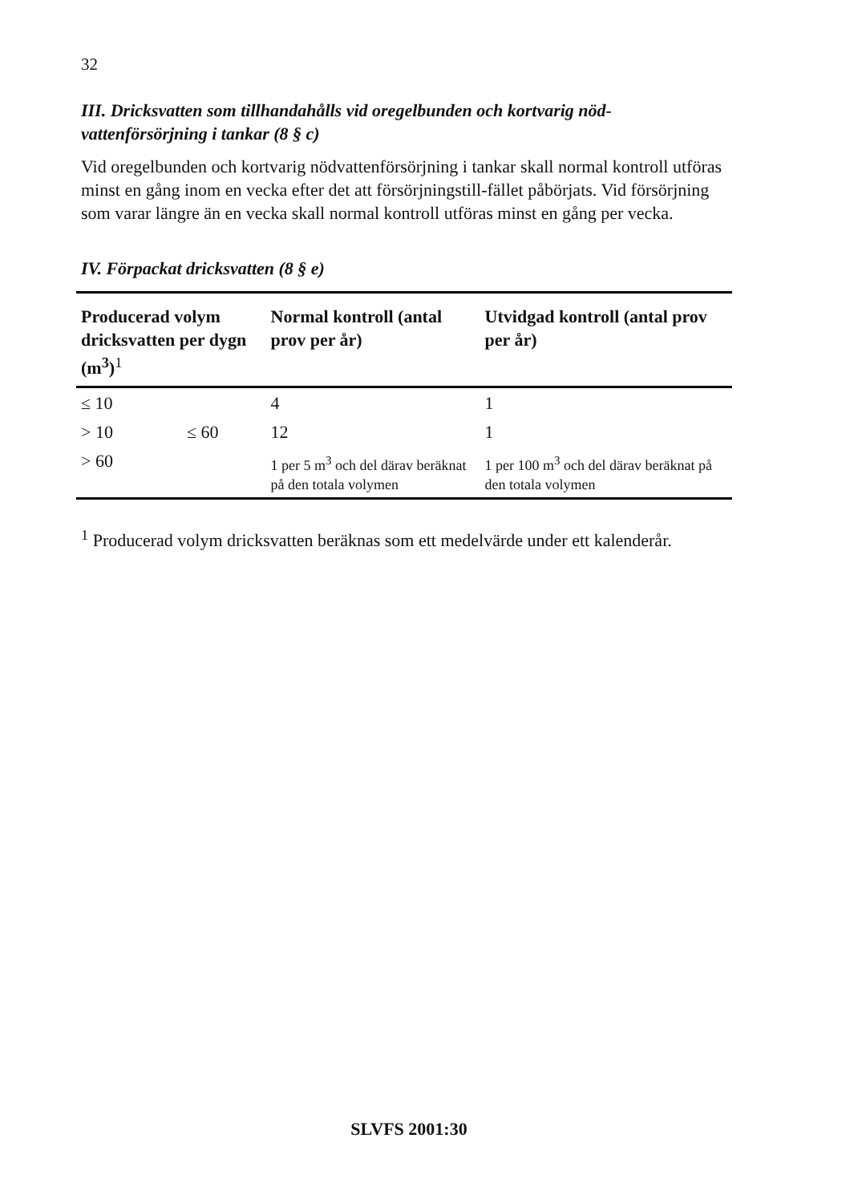32
III. Dricksvatten som tillhandahålls vid oregelbunden och kortvarig nöd-vattenförsörjning i tankar (8 § c)
Vid oregelbunden och kortvarig nödvattenförsörjning i tankar skall normal kontroll utföras minst en gång inom en vecka efter det att försörjningstill-fället påbörjats. Vid försörjning som varar längre än en vecka skall normal kontroll utföras minst en gång per vecka.
IV. Förpackat dricksvatten (8 § e)
| Producerad volym dricksvatten per dygn (m<sup>3</sup>)<sup>1</sup> | | Normal kontroll (antal prov per år) | Utvidgad kontroll (antal prov per år) |
| --- | --- | --- | --- |
| ≤ 10 | | 4 | 1 |
| > 10 | ≤ 60 | 12 | 1 |
| > 60 | | 1 per 5 m<sup>3</sup> och del därav beräknat på den totala volymen | 1 per 100 m<sup>3</sup> och del därav beräknat på den totala volymen |
<sup>1</sup> Producerad volym dricksvatten beräknas som ett medelvärde under ett kalenderår.
SLVFS 2001:30